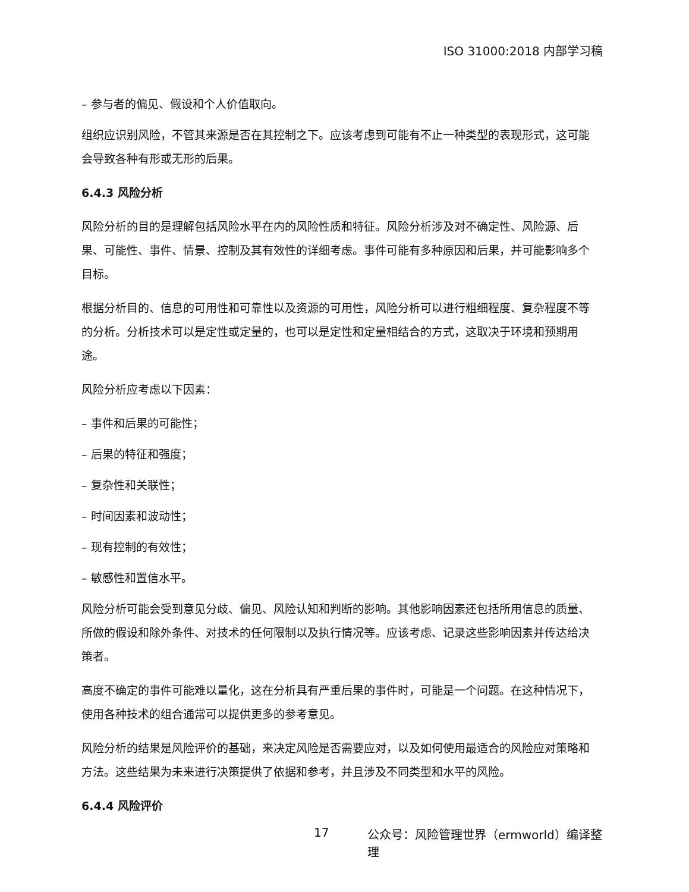ISO 31000:2018 内部学习稿
– 参与者的偏见、假设和个人价值取向。
组织应识别风险，不管其来源是否在其控制之下。应该考虑到可能有不止一种类型的表现形式，这可能会导致各种有形或无形的后果。
6.4.3 风险分析
风险分析的目的是理解包括风险水平在内的风险性质和特征。风险分析涉及对不确定性、风险源、后果、可能性、事件、情景、控制及其有效性的详细考虑。事件可能有多种原因和后果，并可能影响多个目标。
根据分析目的、信息的可用性和可靠性以及资源的可用性，风险分析可以进行粗细程度、复杂程度不等的分析。分析技术可以是定性或定量的，也可以是定性和定量相结合的方式，这取决于环境和预期用途。
风险分析应考虑以下因素：
– 事件和后果的可能性；
– 后果的特征和强度；
– 复杂性和关联性；
– 时间因素和波动性；
– 现有控制的有效性；
– 敏感性和置信水平。
风险分析可能会受到意见分歧、偏见、风险认知和判断的影响。其他影响因素还包括所用信息的质量、所做的假设和除外条件、对技术的任何限制以及执行情况等。应该考虑、记录这些影响因素并传达给决策者。
高度不确定的事件可能难以量化，这在分析具有严重后果的事件时，可能是一个问题。在这种情况下，使用各种技术的组合通常可以提供更多的参考意见。
风险分析的结果是风险评价的基础，来决定风险是否需要应对，以及如何使用最适合的风险应对策略和方法。这些结果为未来进行决策提供了依据和参考，并且涉及不同类型和水平的风险。
6.4.4 风险评价
17 公众号：风险管理世界（ermworld）编译整理